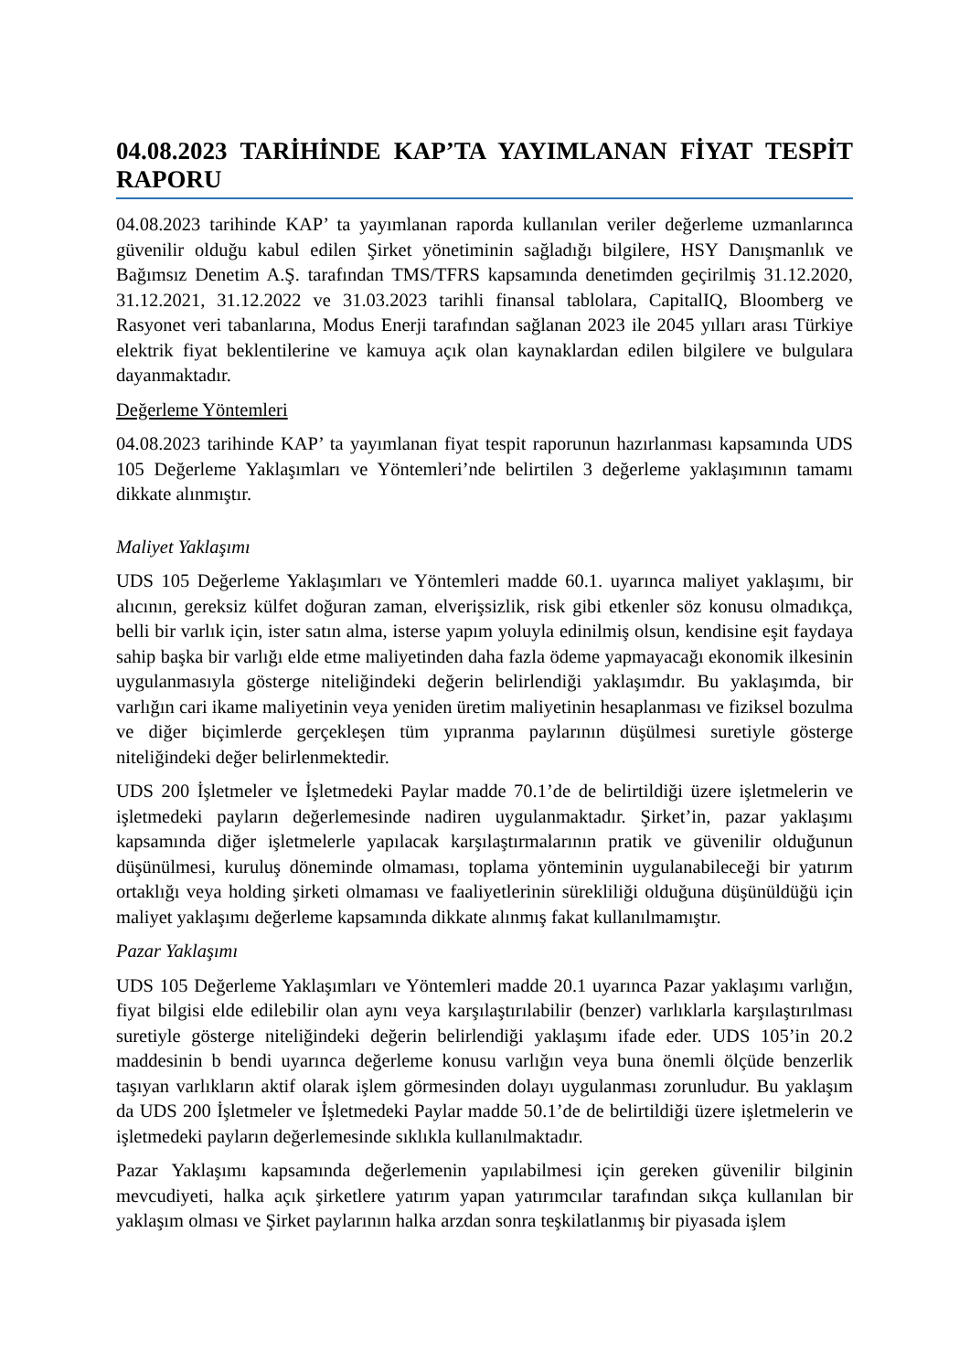04.08.2023 TARİHİNDE KAP’TA YAYIMLANAN FİYAT TESPİT RAPORU
04.08.2023 tarihinde KAP’ ta yayımlanan raporda kullanılan veriler değerleme uzmanlarınca güvenilir olduğu kabul edilen Şirket yönetiminin sağladığı bilgilere, HSY Danışmanlık ve Bağımsız Denetim A.Ş. tarafından TMS/TFRS kapsamında denetimden geçirilmiş 31.12.2020, 31.12.2021, 31.12.2022 ve 31.03.2023 tarihli finansal tablolara, CapitalIQ, Bloomberg ve Rasyonet veri tabanlarına, Modus Enerji tarafından sağlanan 2023 ile 2045 yılları arası Türkiye elektrik fiyat beklentilerine ve kamuya açık olan kaynaklardan edilen bilgilere ve bulgulara dayanmaktadır.
Değerleme Yöntemleri
04.08.2023 tarihinde KAP’ ta yayımlanan fiyat tespit raporunun hazırlanması kapsamında UDS 105 Değerleme Yaklaşımları ve Yöntemleri’nde belirtilen 3 değerleme yaklaşımının tamamı dikkate alınmıştır.
Maliyet Yaklaşımı
UDS 105 Değerleme Yaklaşımları ve Yöntemleri madde 60.1. uyarınca maliyet yaklaşımı, bir alıcının, gereksiz külfet doğuran zaman, elverişsizlik, risk gibi etkenler söz konusu olmadıkça, belli bir varlık için, ister satın alma, isterse yapım yoluyla edinilmiş olsun, kendisine eşit faydaya sahip başka bir varlığı elde etme maliyetinden daha fazla ödeme yapmayacağı ekonomik ilkesinin uygulanmasıyla gösterge niteliğindeki değerin belirlendiği yaklaşımdır. Bu yaklaşımda, bir varlığın cari ikame maliyetinin veya yeniden üretim maliyetinin hesaplanması ve fiziksel bozulma ve diğer biçimlerde gerçekleşen tüm yıpranma paylarının düşülmesi suretiyle gösterge niteliğindeki değer belirlenmektedir.
UDS 200 İşletmeler ve İşletmedeki Paylar madde 70.1’de de belirtildiği üzere işletmelerin ve işletmedeki payların değerlemesinde nadiren uygulanmaktadır. Şirket’in, pazar yaklaşımı kapsamında diğer işletmelerle yapılacak karşılaştırmalarının pratik ve güvenilir olduğunun düşünülmesi, kuruluş döneminde olmaması, toplama yönteminin uygulanabileceği bir yatırım ortaklığı veya holding şirketi olmaması ve faaliyetlerinin sürekliliği olduğuna düşünüldüğü için maliyet yaklaşımı değerleme kapsamında dikkate alınmış fakat kullanılmamıştır.
Pazar Yaklaşımı
UDS 105 Değerleme Yaklaşımları ve Yöntemleri madde 20.1 uyarınca Pazar yaklaşımı varlığın, fiyat bilgisi elde edilebilir olan aynı veya karşılaştırılabilir (benzer) varlıklarla karşılaştırılması suretiyle gösterge niteliğindeki değerin belirlendiği yaklaşımı ifade eder. UDS 105’in 20.2 maddesinin b bendi uyarınca değerleme konusu varlığın veya buna önemli ölçüde benzerlik taşıyan varlıkların aktif olarak işlem görmesinden dolayı uygulanması zorunludur. Bu yaklaşım da UDS 200 İşletmeler ve İşletmedeki Paylar madde 50.1’de de belirtildiği üzere işletmelerin ve işletmedeki payların değerlemesinde sıklıkla kullanılmaktadır.
Pazar Yaklaşımı kapsamında değerlemenin yapılabilmesi için gereken güvenilir bilginin mevcudiyeti, halka açık şirketlere yatırım yapan yatırımcılar tarafından sıkça kullanılan bir yaklaşım olması ve Şirket paylarının halka arzdan sonra teşkilatlanmış bir piyasada işlem